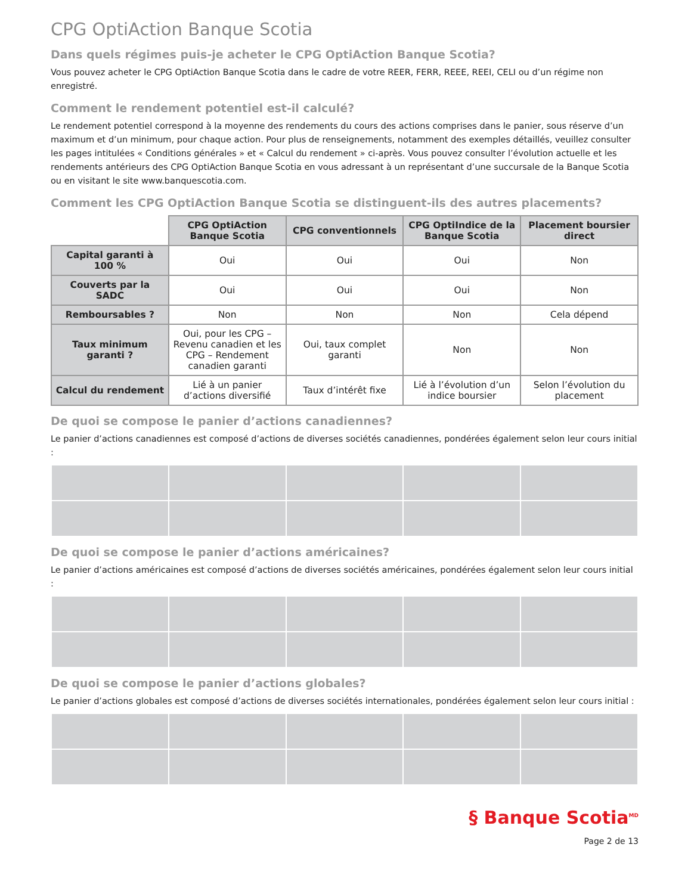CPG OptiAction Banque Scotia
Dans quels régimes puis-je acheter le CPG OptiAction Banque Scotia?
Vous pouvez acheter le CPG OptiAction Banque Scotia dans le cadre de votre REER, FERR, REEE, REEI, CELI ou d’un régime non enregistré.
Comment le rendement potentiel est-il calculé?
Le rendement potentiel correspond à la moyenne des rendements du cours des actions comprises dans le panier, sous réserve d’un maximum et d’un minimum, pour chaque action. Pour plus de renseignements, notamment des exemples détaillés, veuillez consulter les pages intitulées « Conditions générales » et « Calcul du rendement » ci-après. Vous pouvez consulter l’évolution actuelle et les rendements antérieurs des CPG OptiAction Banque Scotia en vous adressant à un représentant d’une succursale de la Banque Scotia ou en visitant le site www.banquescotia.com.
Comment les CPG OptiAction Banque Scotia se distinguent-ils des autres placements?
| | CPG OptiAction Banque Scotia | CPG conventionnels | CPG OptiIndice de la Banque Scotia | Placement boursier direct |
| --- | --- | --- | --- | --- |
| Capital garanti à 100 % | Oui | Oui | Oui | Non |
| Couverts par la SADC | Oui | Oui | Oui | Non |
| Remboursables ? | Non | Non | Non | Cela dépend |
| Taux minimum garanti ? | Oui, pour les CPG – Revenu canadien et les CPG – Rendement canadien garanti | Oui, taux complet garanti | Non | Non |
| Calcul du rendement | Lié à un panier d’actions diversifié | Taux d’intérêt fixe | Lié à l’évolution d’un indice boursier | Selon l’évolution du placement |
De quoi se compose le panier d’actions canadiennes?
Le panier d’actions canadiennes est composé d’actions de diverses sociétés canadiennes, pondérées également selon leur cours initial :
De quoi se compose le panier d’actions américaines?
Le panier d’actions américaines est composé d’actions de diverses sociétés américaines, pondérées également selon leur cours initial :
De quoi se compose le panier d’actions globales?
Le panier d’actions globales est composé d’actions de diverses sociétés internationales, pondérées également selon leur cours initial :
§ Banque Scotia<sup>MD</sup>
Page 2 de 13